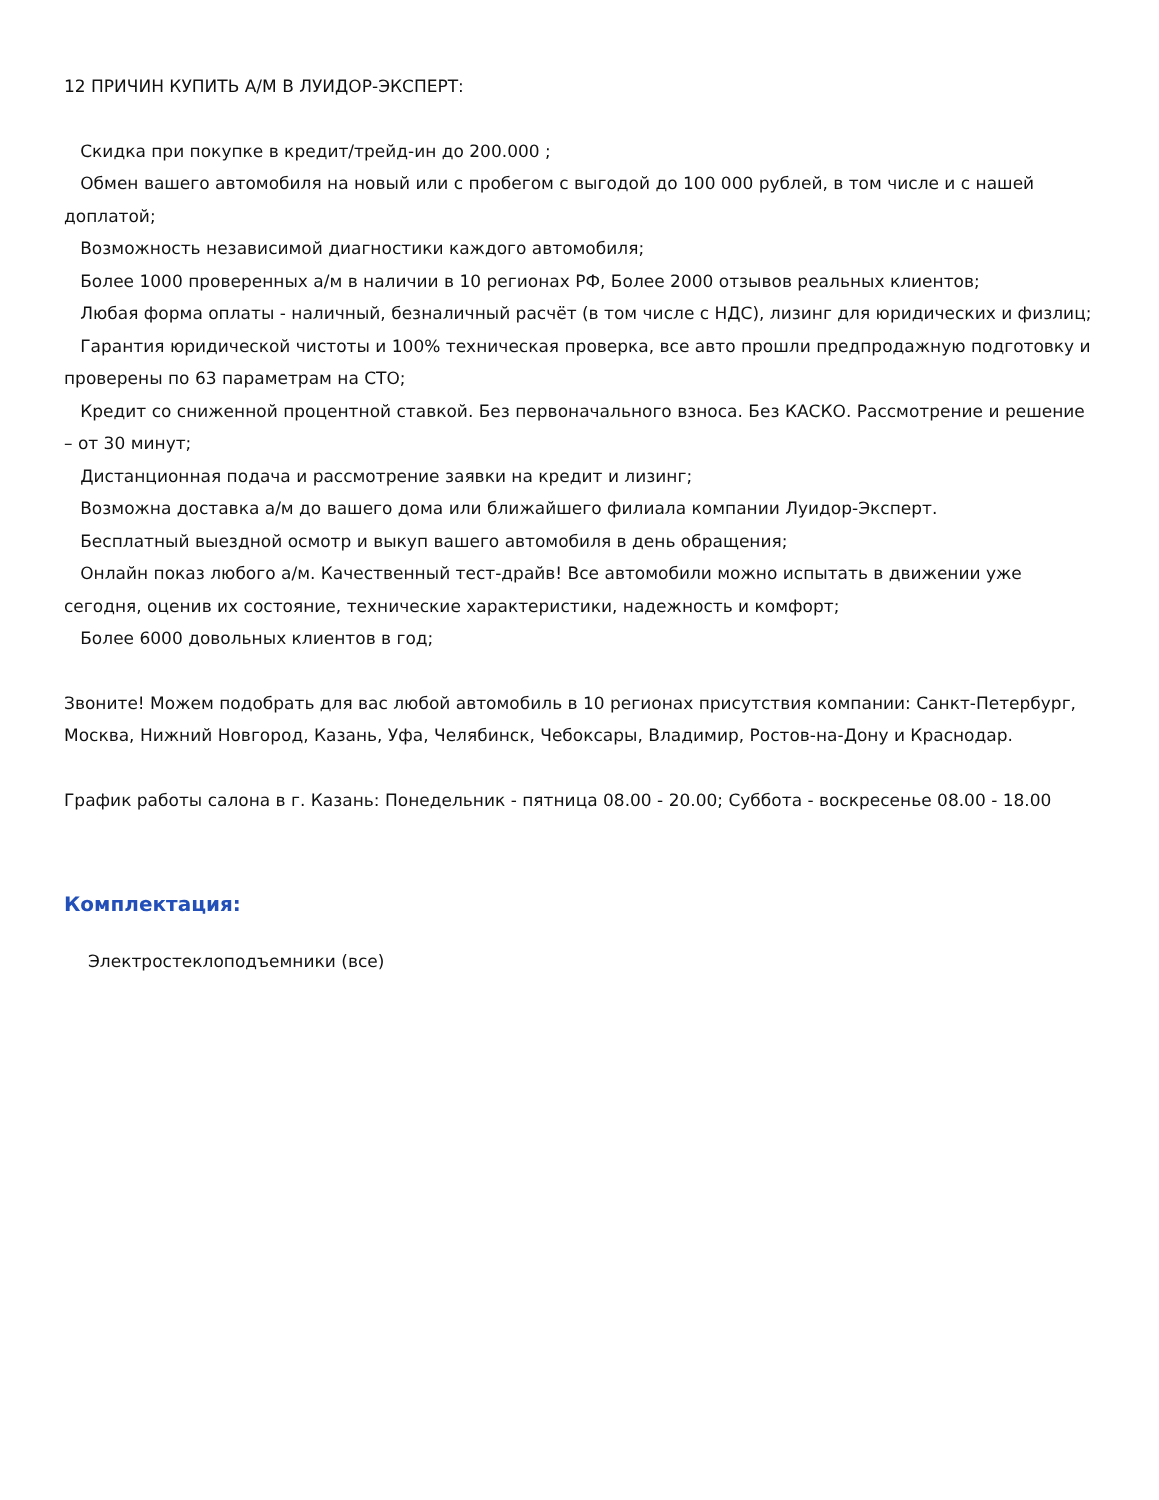12 ПРИЧИН КУПИТЬ А/М В ЛУИДОР-ЭКСПЕРТ:
Скидка при покупке в кредит/трейд-ин до 200.000 ;
Обмен вашего автомобиля на новый или с пробегом с выгодой до 100 000 рублей, в том числе и с нашей доплатой;
Возможность независимой диагностики каждого автомобиля;
Более 1000 проверенных а/м в наличии в 10 регионах РФ, Более 2000 отзывов реальных клиентов;
Любая форма оплаты - наличный, безналичный расчёт (в том числе с НДС), лизинг для юридических и физлиц;
Гарантия юридической чистоты и 100% техническая проверка, все авто прошли предпродажную подготовку и проверены по 63 параметрам на СТО;
Кредит со сниженной процентной ставкой. Без первоначального взноса. Без КАСКО. Рассмотрение и решение – от 30 минут;
Дистанционная подача и рассмотрение заявки на кредит и лизинг;
Возможна доставка а/м до вашего дома или ближайшего филиала компании Луидор-Эксперт.
Бесплатный выездной осмотр и выкуп вашего автомобиля в день обращения;
Онлайн показ любого а/м. Качественный тест-драйв! Все автомобили можно испытать в движении уже сегодня, оценив их состояние, технические характеристики, надежность и комфорт;
Более 6000 довольных клиентов в год;
Звоните! Можем подобрать для вас любой автомобиль в 10 регионах присутствия компании: Санкт-Петербург, Москва, Нижний Новгород, Казань, Уфа, Челябинск, Чебоксары, Владимир, Ростов-на-Дону и Краснодар.
График работы салона в г. Казань: Понедельник - пятница 08.00 - 20.00; Суббота - воскресенье 08.00 - 18.00
Комплектация:
Электростеклоподъемники (все)